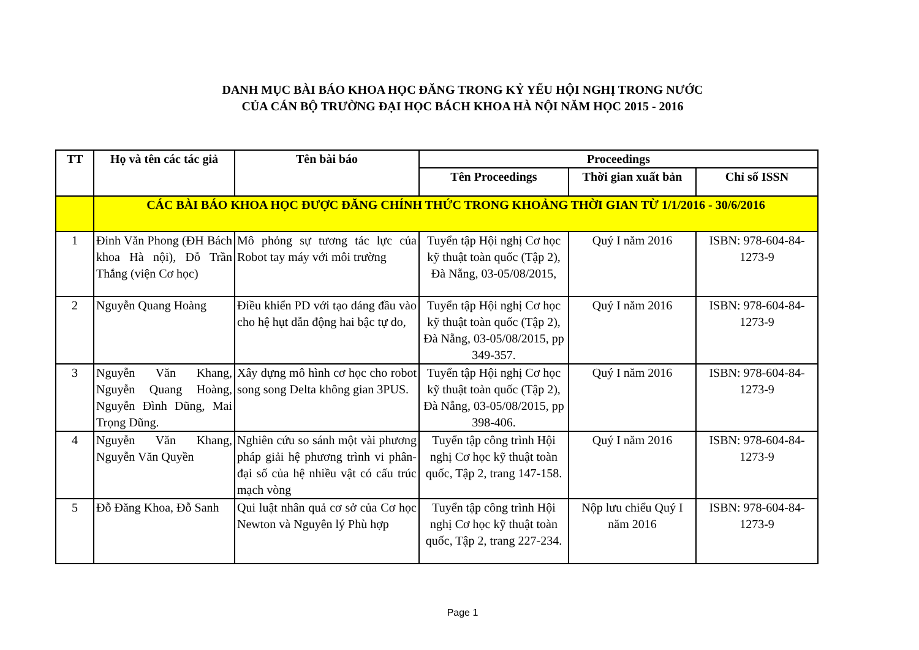DANH MỤC BÀI BÁO KHOA HỌC ĐĂNG TRONG KỶ YẾU HỘI NGHỊ TRONG NƯỚC
CỦA CÁN BỘ TRƯỜNG ĐẠI HỌC BÁCH KHOA HÀ NỘI NĂM HỌC 2015 - 2016
| TT | Họ và tên các tác giả | Tên bài báo | Proceedings | | |
| --- | --- | --- | --- | --- | --- |
| | | | Tên Proceedings | Thời gian xuất bản | Chỉ số ISSN |
| | CÁC BÀI BÁO KHOA HỌC ĐƯỢC ĐĂNG CHÍNH THỨC TRONG KHOẢNG THỜI GIAN TỪ 1/1/2016 - 30/6/2016 | | | | |
| 1 | Đinh Văn Phong (ĐH Bách khoa Hà nội), Đỗ Trần Thắng (viện Cơ học) | Mô phỏng sự tương tác lực của Robot tay máy với môi trường | Tuyển tập Hội nghị Cơ học kỹ thuật toàn quốc (Tập 2), Đà Nẵng, 03-05/08/2015, | Quý I năm 2016 | ISBN: 978-604-84-1273-9 |
| 2 | Nguyễn Quang Hoàng | Điều khiển PD với tạo dáng đầu vào cho hệ hụt dẫn động hai bậc tự do, | Tuyển tập Hội nghị Cơ học kỹ thuật toàn quốc (Tập 2), Đà Nẵng, 03-05/08/2015, pp 349-357. | Quý I năm 2016 | ISBN: 978-604-84-1273-9 |
| 3 | Nguyễn Văn Khang, Nguyễn Quang Hoàng, Nguyễn Đình Dũng, Mai Trọng Dũng. | Xây dựng mô hình cơ học cho robot song song Delta không gian 3PUS. | Tuyển tập Hội nghị Cơ học kỹ thuật toàn quốc (Tập 2), Đà Nẵng, 03-05/08/2015, pp 398-406. | Quý I năm 2016 | ISBN: 978-604-84-1273-9 |
| 4 | Nguyễn Văn Khang, Nguyễn Văn Quyền | Nghiên cứu so sánh một vài phương pháp giải hệ phương trình vi phân-đại số của hệ nhiều vật có cấu trúc mạch vòng | Tuyển tập công trình Hội nghị Cơ học kỹ thuật toàn quốc, Tập 2, trang 147-158. | Quý I năm 2016 | ISBN: 978-604-84-1273-9 |
| 5 | Đỗ Đăng Khoa, Đỗ Sanh | Qui luật nhân quả cơ sở của Cơ học Newton và Nguyên lý Phù hợp | Tuyển tập công trình Hội nghị Cơ học kỹ thuật toàn quốc, Tập 2, trang 227-234. | Nộp lưu chiểu Quý I năm 2016 | ISBN: 978-604-84-1273-9 |
Page 1